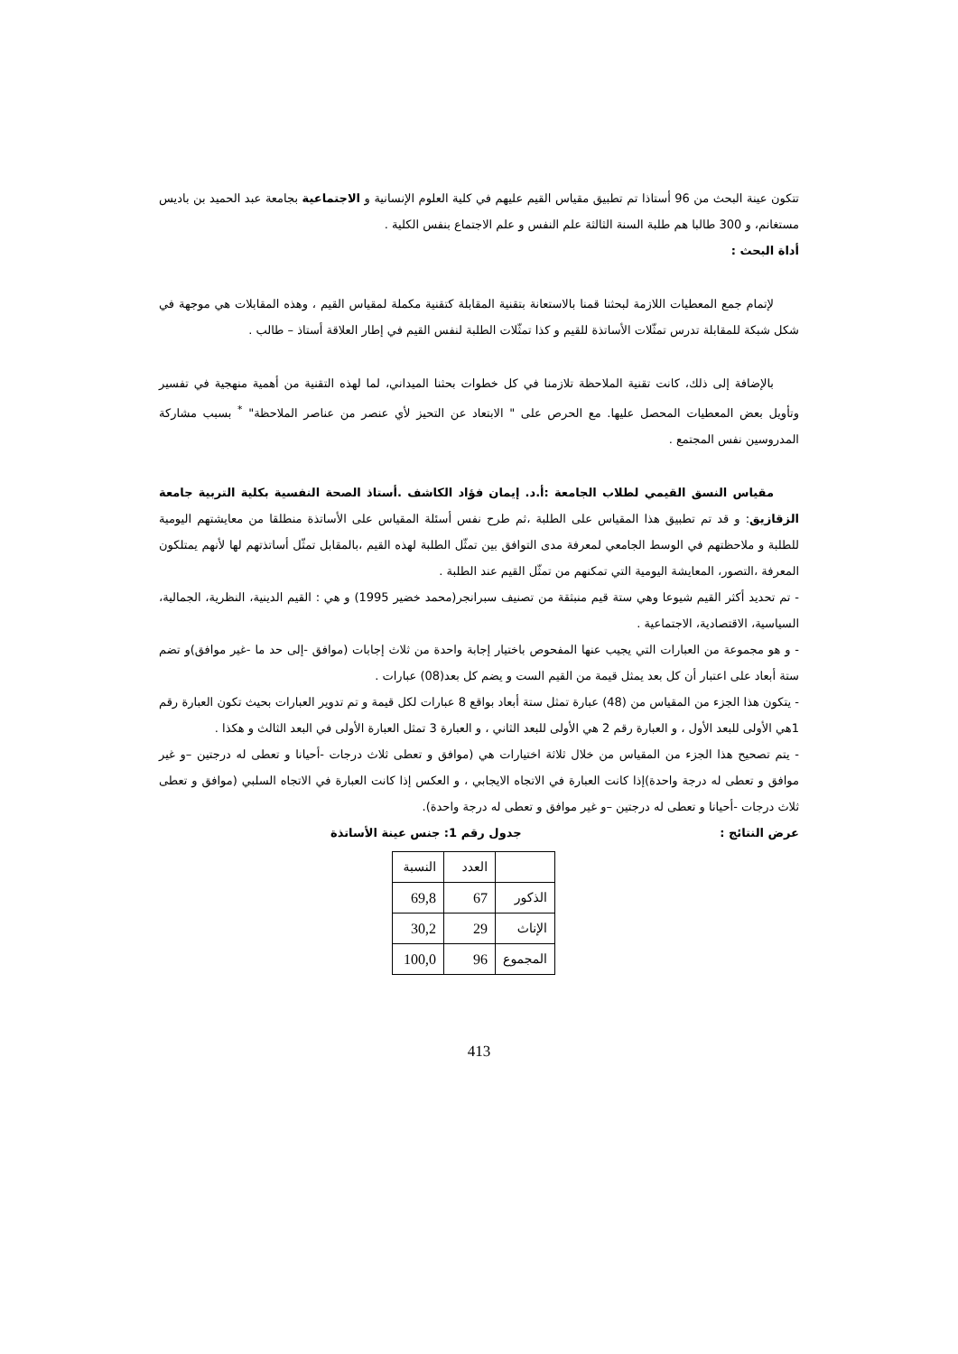تتكون عينة البحث من 96 أستاذا تم تطبيق مقياس القيم عليهم في كلية العلوم الإنسانية و الاجتماعية بجامعة عبد الحميد بن باديس مستغانم، و 300 طالبا هم طلبة السنة الثالثة علم النفس و علم الاجتماع بنفس الكلية .
أداة البحث :
لإتمام جمع المعطيات اللازمة لبحثنا قمنا بالاستعانة بتقنية المقابلة كتقنية مكملة لمقياس القيم ، وهذه المقابلات هي موجهة في شكل شبكة للمقابلة تدرس تمثّلات الأساتذة للقيم و كذا تمثّلات الطلبة لنفس القيم في إطار العلاقة أستاذ – طالب .
بالإضافة إلى ذلك، كانت تقنية الملاحظة تلازمنا في كل خطوات بحثنا الميداني، لما لهذه التقنية من أهمية منهجية في تفسير وتأويل بعض المعطيات المحصل عليها. مع الحرص على " الابتعاد عن التحيز لأي عنصر من عناصر الملاحظة" <sup>*</sup> بسبب مشاركة المدروسين نفس المجتمع .
مقياس النسق القيمي لطلاب الجامعة :أ.د. إيمان فؤاد الكاشف .أستاذ الصحة النفسية بكلية التربية جامعة الزقازيق: و قد تم تطبيق هذا المقياس على الطلبة ،ثم طرح نفس أسئلة المقياس على الأساتذة منطلقا من معايشتهم اليومية للطلبة و ملاحظتهم في الوسط الجامعي لمعرفة مدى التوافق بين تمثّل الطلبة لهذه القيم ،بالمقابل تمثّل أساتذتهم لها لأنهم يمتلكون المعرفة ،التصور، المعايشة اليومية التي تمكنهم من تمثّل القيم عند الطلبة .
- تم تحديد أكثر القيم شيوعا وهي ستة قيم منبثقة من تصنيف سبرانجر(محمد خضير 1995) و هي : القيم الدينية، النظرية، الجمالية، السياسية، الاقتصادية، الاجتماعية .
- و هو مجموعة من العبارات التي يجيب عنها المفحوص باختيار إجابة واحدة من ثلاث إجابات (موافق -إلى حد ما -غير موافق)و تضم ستة أبعاد على اعتبار أن كل بعد يمثل قيمة من القيم الست و يضم كل بعد(08) عبارات .
- يتكون هذا الجزء من المقياس من (48) عبارة تمثل ستة أبعاد بواقع 8 عبارات لكل قيمة و تم تدوير العبارات بحيث تكون العبارة رقم 1هي الأولى للبعد الأول ، و العبارة رقم 2 هي الأولى للبعد الثاني ، و العبارة 3 تمثل العبارة الأولى في البعد الثالث و هكذا .
- يتم تصحيح هذا الجزء من المقياس من خلال ثلاثة اختيارات هي (موافق و تعطى ثلاث درجات -أحيانا و تعطى له درجتين –و غير موافق و تعطى له درجة واحدة)إذا كانت العبارة في الاتجاه الايجابي ، و العكس إذا كانت العبارة في الاتجاه السلبي (موافق و تعطى ثلاث درجات -أحيانا و تعطى له درجتين –و غير موافق و تعطى له درجة واحدة).
عرض النتائج : جدول رقم 1: جنس عينة الأساتذة
| | العدد | النسبة |
| الذكور | 67 | 69,8 |
| الإناث | 29 | 30,2 |
| المجموع | 96 | 100,0 |
413